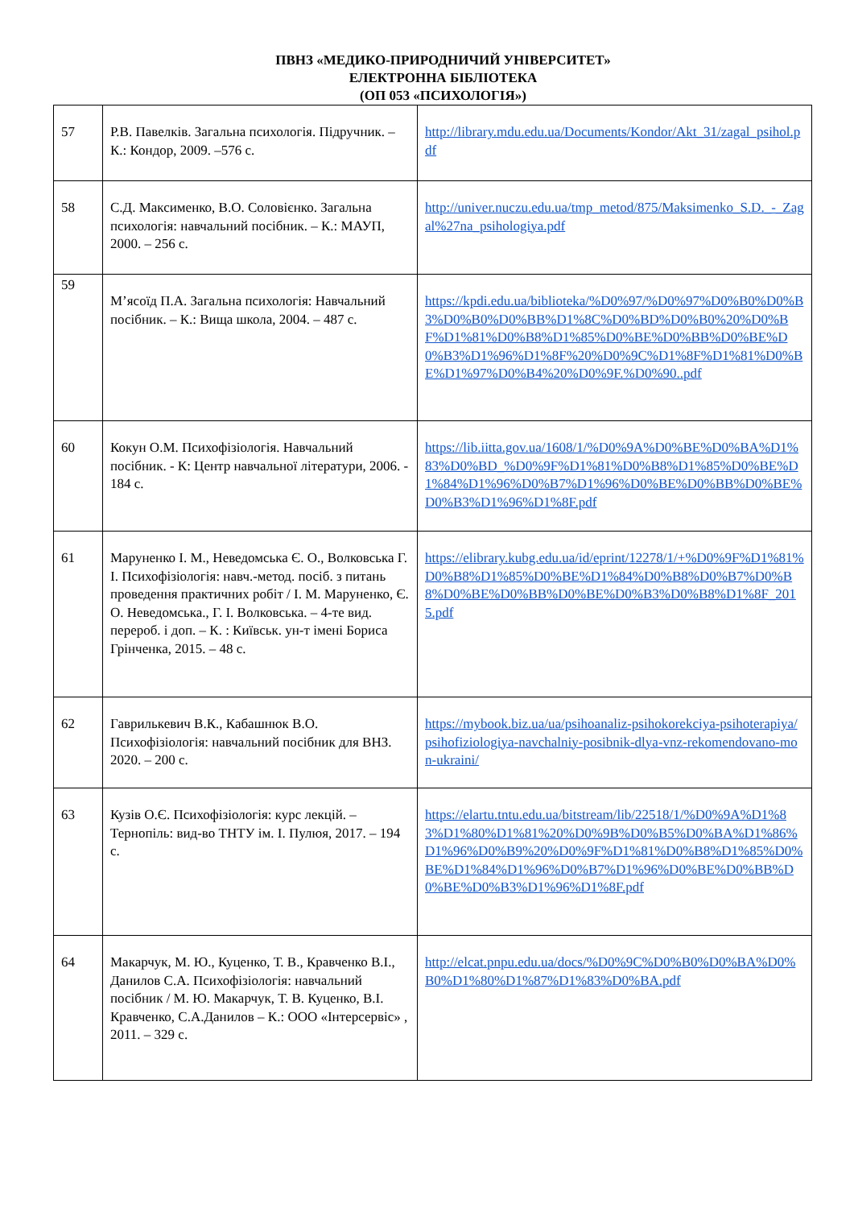ПВНЗ «МЕДИКО-ПРИРОДНИЧИЙ УНІВЕРСИТЕТ»
ЕЛЕКТРОННА БІБЛІОТЕКА
(ОП 053 «ПСИХОЛОГІЯ»)
| 57 | Р.В. Павелків. Загальна психологія. Підручник. – К.: Кондор, 2009. –576 с. | http://library.mdu.edu.ua/Documents/Kondor/Akt_31/zagal_psihol.pdf |
| 58 | С.Д. Максименко, В.О. Соловієнко. Загальна психологія: навчальний посібник. – К.: МАУП, 2000. – 256 с. | http://univer.nuczu.edu.ua/tmp_metod/875/Maksimenko_S.D._-_Zagal%27na_psihologiya.pdf |
| 59 | М’ясоїд П.А. Загальна психологія: Навчальний посібник. – К.: Вища школа, 2004. – 487 с. | https://kpdi.edu.ua/biblioteka/%D0%97/%D0%97%D0%B0%D0%B3%D0%B0%D0%BB%D1%8C%D0%BD%D0%B0%20%D0%BF%D1%81%D0%B8%D1%85%D0%BE%D0%BB%D0%BE%D0%B3%D1%96%D1%8F%20%D0%9C%D1%8F%D1%81%D0%BE%D1%97%D0%B4%20%D0%9F.%D0%90..pdf |
| 60 | Кокун О.М. Психофізіологія. Навчальний посібник. - К: Центр навчальної літератури, 2006. - 184 с. | https://lib.iitta.gov.ua/1608/1/%D0%9A%D0%BE%D0%BA%D1%83%D0%BD_%D0%9F%D1%81%D0%B8%D1%85%D0%BE%D1%84%D1%96%D0%B7%D1%96%D0%BE%D0%BB%D0%BE%D0%B3%D1%96%D1%8F.pdf |
| 61 | Маруненко І. М., Неведомська Є. О., Волковська Г. І. Психофізіологія: навч.-метод. посіб. з питань проведення практичних робіт / І. М. Маруненко, Є. О. Неведомська., Г. І. Волковська. – 4-те вид. перероб. і доп. – К. : Київськ. ун-т імені Бориса Грінченка, 2015. – 48 с. | https://elibrary.kubg.edu.ua/id/eprint/12278/1/+%D0%9F%D1%81%D0%B8%D1%85%D0%BE%D1%84%D0%B8%D0%B7%D0%B8%D0%BE%D0%BB%D0%BE%D0%B3%D0%B8%D1%8F_2015.pdf |
| 62 | Гаврилькевич В.К., Кабашнюк В.О. Психофізіологія: навчальний посібник для ВНЗ. 2020. – 200 с. | https://mybook.biz.ua/ua/psihoanaliz-psihokorekciya-psihoterapiya/psihofiziologiya-navchalniy-posibnik-dlya-vnz-rekomendovano-mon-ukraini/ |
| 63 | Кузів О.Є. Психофізіологія: курс лекцій. – Тернопіль: вид-во ТНТУ ім. І. Пулюя, 2017. – 194 с. | https://elartu.tntu.edu.ua/bitstream/lib/22518/1/%D0%9A%D1%83%D1%80%D1%81%20%D0%9B%D0%B5%D0%BA%D1%86%D1%96%D0%B9%20%D0%9F%D1%81%D0%B8%D1%85%D0%BE%D1%84%D1%96%D0%B7%D1%96%D0%BE%D0%BB%D0%BE%D0%B3%D1%96%D1%8F.pdf |
| 64 | Макарчук, М. Ю., Куценко, Т. В., Кравченко В.І., Данилов С.А. Психофізіологія: навчальний посібник / М. Ю. Макарчук, Т. В. Куценко, В.І. Кравченко, С.А.Данилов – К.: ООО «Інтерсервіс» , 2011. – 329 с. | http://elcat.pnpu.edu.ua/docs/%D0%9C%D0%B0%D0%BA%D0%B0%D1%80%D1%87%D1%83%D0%BA.pdf |